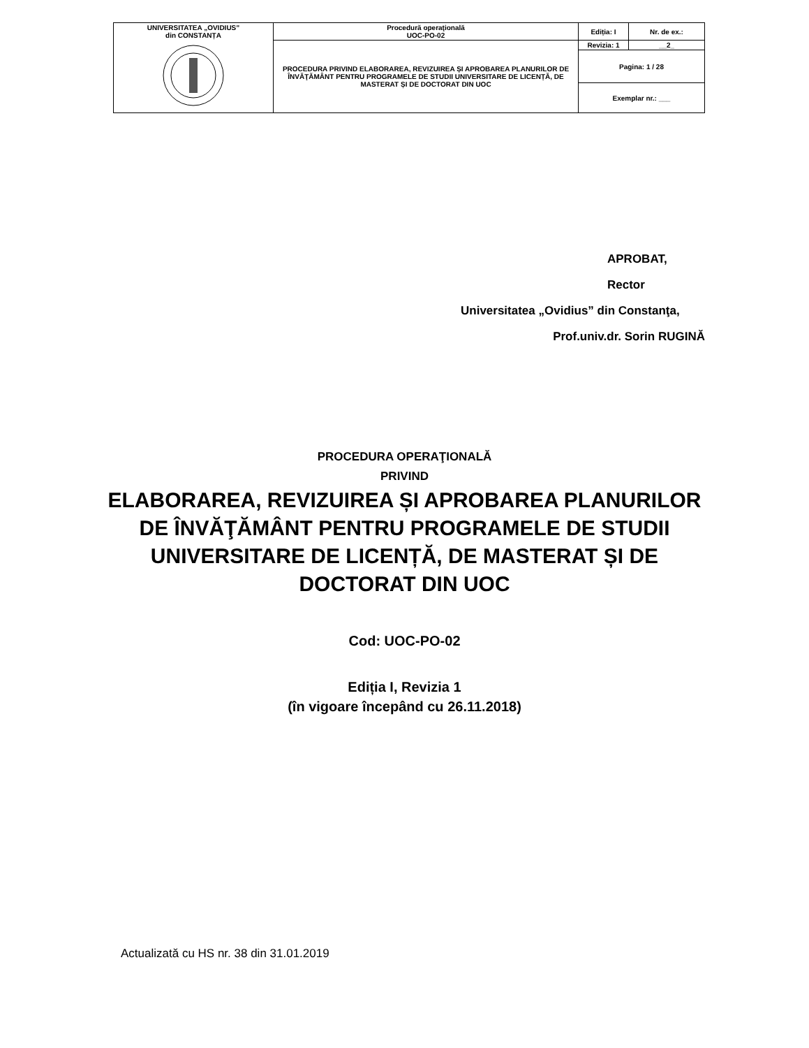| UNIVERSITATEA „OVIDIUS” din CONSTANȚA | Procedură operaţională UOC-PO-02 | Ediția: I | Nr. de ex.: |
| | PROCEDURA PRIVIND ELABORAREA, REVIZUIREA ȘI APROBAREA PLANURILOR DE ÎNVĂŢĂMÂNT PENTRU PROGRAMELE DE STUDII UNIVERSITARE DE LICENȚĂ, DE MASTERAT ȘI DE DOCTORAT DIN UOC | Revizia: 1 | __2_ |
| | | Pagina: 1 / 28 | |
| | | Exemplar nr.: ___ | |
APROBAT,
Rector
Universitatea „Ovidius” din Constanţa,
Prof.univ.dr. Sorin RUGINĂ
PROCEDURA OPERAŢIONALĂ
PRIVIND
ELABORAREA, REVIZUIREA ȘI APROBAREA PLANURILOR DE ÎNVĂŢĂMÂNT PENTRU PROGRAMELE DE STUDII UNIVERSITARE DE LICENȚĂ, DE MASTERAT ȘI DE DOCTORAT DIN UOC
Cod: UOC-PO-02
Ediția I, Revizia 1
(în vigoare începând cu 26.11.2018)
Actualizată cu HS nr. 38 din 31.01.2019